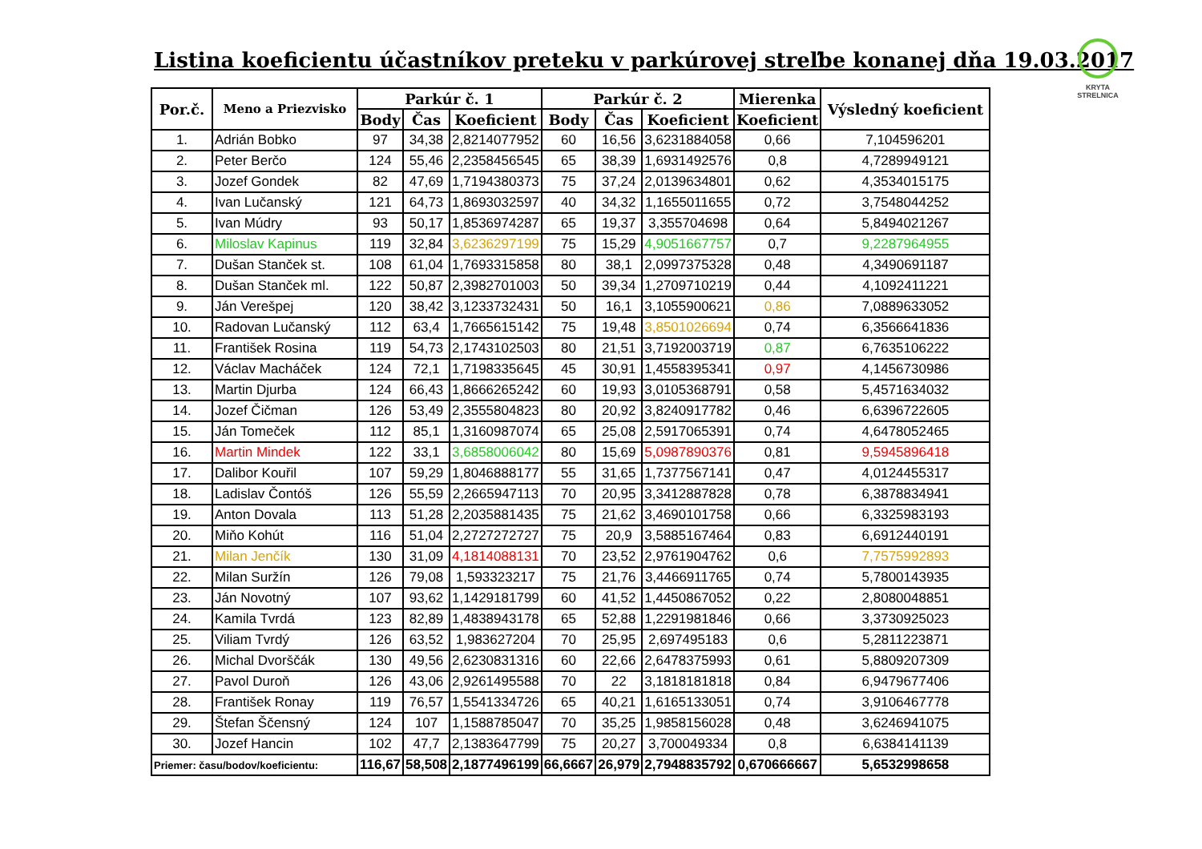Listina koeficientu účastníkov preteku v parkúrovej streľbe konanej dňa 19.03.2017
KRYTA STRELNICA
| Por.č. | Meno a Priezvisko | Parkúr č. 1 | | | Parkúr č. 2 | | | Mierenka | Výsledný koeficient |
| --- | --- | --- | --- | --- | --- | --- | --- | --- | --- |
| | | Body | Čas | Koeficient | Body | Čas | Koeficient | Koeficient | |
| 1. | Adrián Bobko | 97 | 34,38 | 2,8214077952 | 60 | 16,56 | 3,6231884058 | 0,66 | 7,104596201 |
| 2. | Peter Berčo | 124 | 55,46 | 2,2358456545 | 65 | 38,39 | 1,6931492576 | 0,8 | 4,7289949121 |
| 3. | Jozef Gondek | 82 | 47,69 | 1,7194380373 | 75 | 37,24 | 2,0139634801 | 0,62 | 4,3534015175 |
| 4. | Ivan Lučanský | 121 | 64,73 | 1,8693032597 | 40 | 34,32 | 1,1655011655 | 0,72 | 3,7548044252 |
| 5. | Ivan Múdry | 93 | 50,17 | 1,8536974287 | 65 | 19,37 | 3,355704698 | 0,64 | 5,8494021267 |
| 6. | Miloslav Kapinus | 119 | 32,84 | 3,6236297199 | 75 | 15,29 | 4,9051667757 | 0,7 | 9,2287964955 |
| 7. | Dušan Stanček st. | 108 | 61,04 | 1,7693315858 | 80 | 38,1 | 2,0997375328 | 0,48 | 4,3490691187 |
| 8. | Dušan Stanček ml. | 122 | 50,87 | 2,3982701003 | 50 | 39,34 | 1,2709710219 | 0,44 | 4,1092411221 |
| 9. | Ján Verešpej | 120 | 38,42 | 3,1233732431 | 50 | 16,1 | 3,1055900621 | 0,86 | 7,0889633052 |
| 10. | Radovan Lučanský | 112 | 63,4 | 1,7665615142 | 75 | 19,48 | 3,8501026694 | 0,74 | 6,3566641836 |
| 11. | František Rosina | 119 | 54,73 | 2,1743102503 | 80 | 21,51 | 3,7192003719 | 0,87 | 6,7635106222 |
| 12. | Václav Macháček | 124 | 72,1 | 1,7198335645 | 45 | 30,91 | 1,4558395341 | 0,97 | 4,1456730986 |
| 13. | Martin Djurba | 124 | 66,43 | 1,8666265242 | 60 | 19,93 | 3,0105368791 | 0,58 | 5,4571634032 |
| 14. | Jozef Čičman | 126 | 53,49 | 2,3555804823 | 80 | 20,92 | 3,8240917782 | 0,46 | 6,6396722605 |
| 15. | Ján Tomeček | 112 | 85,1 | 1,3160987074 | 65 | 25,08 | 2,5917065391 | 0,74 | 4,6478052465 |
| 16. | Martin Mindek | 122 | 33,1 | 3,6858006042 | 80 | 15,69 | 5,0987890376 | 0,81 | 9,5945896418 |
| 17. | Dalibor Kouřil | 107 | 59,29 | 1,8046888177 | 55 | 31,65 | 1,7377567141 | 0,47 | 4,0124455317 |
| 18. | Ladislav Čontóš | 126 | 55,59 | 2,2665947113 | 70 | 20,95 | 3,3412887828 | 0,78 | 6,3878834941 |
| 19. | Anton Dovala | 113 | 51,28 | 2,2035881435 | 75 | 21,62 | 3,4690101758 | 0,66 | 6,3325983193 |
| 20. | Miňo Kohút | 116 | 51,04 | 2,2727272727 | 75 | 20,9 | 3,5885167464 | 0,83 | 6,6912440191 |
| 21. | Milan Jenčík | 130 | 31,09 | 4,1814088131 | 70 | 23,52 | 2,9761904762 | 0,6 | 7,7575992893 |
| 22. | Milan Suržín | 126 | 79,08 | 1,593323217 | 75 | 21,76 | 3,4466911765 | 0,74 | 5,7800143935 |
| 23. | Ján Novotný | 107 | 93,62 | 1,1429181799 | 60 | 41,52 | 1,4450867052 | 0,22 | 2,8080048851 |
| 24. | Kamila Tvrdá | 123 | 82,89 | 1,4838943178 | 65 | 52,88 | 1,2291981846 | 0,66 | 3,3730925023 |
| 25. | Viliam Tvrdý | 126 | 63,52 | 1,983627204 | 70 | 25,95 | 2,697495183 | 0,6 | 5,2811223871 |
| 26. | Michal Dvorščák | 130 | 49,56 | 2,6230831316 | 60 | 22,66 | 2,6478375993 | 0,61 | 5,8809207309 |
| 27. | Pavol Duroň | 126 | 43,06 | 2,9261495588 | 70 | 22 | 3,1818181818 | 0,84 | 6,9479677406 |
| 28. | František Ronay | 119 | 76,57 | 1,5541334726 | 65 | 40,21 | 1,6165133051 | 0,74 | 3,9106467778 |
| 29. | Štefan Ščensný | 124 | 107 | 1,1588785047 | 70 | 35,25 | 1,9858156028 | 0,48 | 3,6246941075 |
| 30. | Jozef Hancin | 102 | 47,7 | 2,1383647799 | 75 | 20,27 | 3,700049334 | 0,8 | 6,6384141139 |
| Priemer: času/bodov/koeficientu: | | 116,67 | 58,508 | 2,1877496199 | 66,6667 | 26,979 | 2,7948835792 | 0,670666667 | 5,6532998658 |